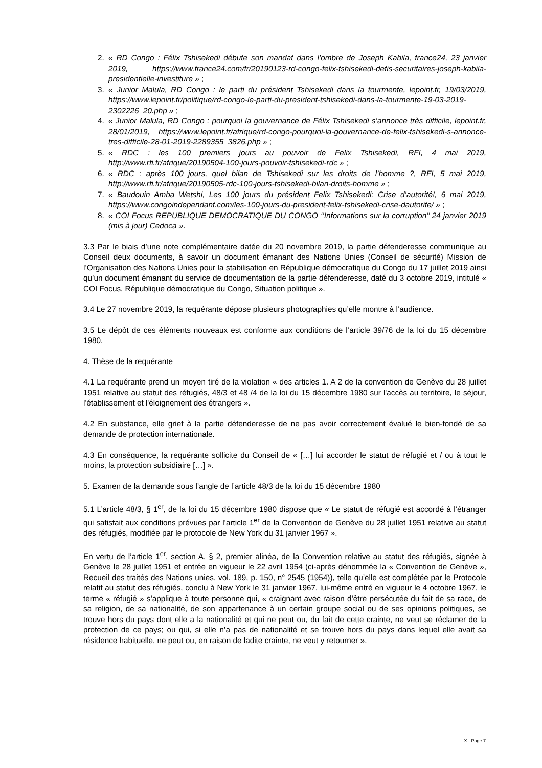2. « RD Congo : Félix Tshisekedi débute son mandat dans l’ombre de Joseph Kabila, france24, 23 janvier 2019, https://www.france24.com/fr/20190123-rd-congo-felix-tshisekedi-defis-securitaires-joseph-kabila-presidentielle-investiture » ;
3. « Junior Malula, RD Congo : le parti du président Tshisekedi dans la tourmente, lepoint.fr, 19/03/2019, https://www.lepoint.fr/politique/rd-congo-le-parti-du-president-tshisekedi-dans-la-tourmente-19-03-2019-2302226_20.php » ;
4. « Junior Malula, RD Congo : pourquoi la gouvernance de Félix Tshisekedi s’annonce très difficile, lepoint.fr, 28/01/2019, https://www.lepoint.fr/afrique/rd-congo-pourquoi-la-gouvernance-de-felix-tshisekedi-s-annonce-tres-difficile-28-01-2019-2289355_3826.php » ;
5. « RDC : les 100 premiers jours au pouvoir de Felix Tshisekedi, RFI, 4 mai 2019, http://www.rfi.fr/afrique/20190504-100-jours-pouvoir-tshisekedi-rdc » ;
6. « RDC : après 100 jours, quel bilan de Tshisekedi sur les droits de l’homme ?, RFI, 5 mai 2019, http://www.rfi.fr/afrique/20190505-rdc-100-jours-tshisekedi-bilan-droits-homme » ;
7. « Baudouin Amba Wetshi, Les 100 jours du président Felix Tshisekedi: Crise d’autorité!, 6 mai 2019, https://www.congoindependant.com/les-100-jours-du-president-felix-tshisekedi-crise-dautorite/ » ;
8. « COI Focus REPUBLIQUE DEMOCRATIQUE DU CONGO ‘’Informations sur la corruption’’ 24 janvier 2019 (mis à jour) Cedoca ».
3.3 Par le biais d’une note complémentaire datée du 20 novembre 2019, la partie défenderesse communique au Conseil deux documents, à savoir un document émanant des Nations Unies (Conseil de sécurité) Mission de l’Organisation des Nations Unies pour la stabilisation en République démocratique du Congo du 17 juillet 2019 ainsi qu’un document émanant du service de documentation de la partie défenderesse, daté du 3 octobre 2019, intitulé « COI Focus, République démocratique du Congo, Situation politique ».
3.4 Le 27 novembre 2019, la requérante dépose plusieurs photographies qu’elle montre à l’audience.
3.5 Le dépôt de ces éléments nouveaux est conforme aux conditions de l’article 39/76 de la loi du 15 décembre 1980.
4. Thèse de la requérante
4.1 La requérante prend un moyen tiré de la violation « des articles 1. A 2 de la convention de Genève du 28 juillet 1951 relative au statut des réfugiés, 48/3 et 48 /4 de la loi du 15 décembre 1980 sur l'accès au territoire, le séjour, l'établissement et l'éloignement des étrangers ».
4.2 En substance, elle grief à la partie défenderesse de ne pas avoir correctement évalué le bien-fondé de sa demande de protection internationale.
4.3 En conséquence, la requérante sollicite du Conseil de « […] lui accorder le statut de réfugié et / ou à tout le moins, la protection subsidiaire […] ».
5. Examen de la demande sous l’angle de l’article 48/3 de la loi du 15 décembre 1980
5.1 L’article 48/3, § 1<sup>er</sup>, de la loi du 15 décembre 1980 dispose que « Le statut de réfugié est accordé à l’étranger qui satisfait aux conditions prévues par l’article 1<sup>er</sup> de la Convention de Genève du 28 juillet 1951 relative au statut des réfugiés, modifiée par le protocole de New York du 31 janvier 1967 ».
En vertu de l’article 1<sup>er</sup>, section A, § 2, premier alinéa, de la Convention relative au statut des réfugiés, signée à Genève le 28 juillet 1951 et entrée en vigueur le 22 avril 1954 (ci-après dénommée la « Convention de Genève », Recueil des traités des Nations unies, vol. 189, p. 150, n° 2545 (1954)), telle qu’elle est complétée par le Protocole relatif au statut des réfugiés, conclu à New York le 31 janvier 1967, lui-même entré en vigueur le 4 octobre 1967, le terme « réfugié » s’applique à toute personne qui, « craignant avec raison d’être persécutée du fait de sa race, de sa religion, de sa nationalité, de son appartenance à un certain groupe social ou de ses opinions politiques, se trouve hors du pays dont elle a la nationalité et qui ne peut ou, du fait de cette crainte, ne veut se réclamer de la protection de ce pays; ou qui, si elle n’a pas de nationalité et se trouve hors du pays dans lequel elle avait sa résidence habituelle, ne peut ou, en raison de ladite crainte, ne veut y retourner ».
X - Page 7